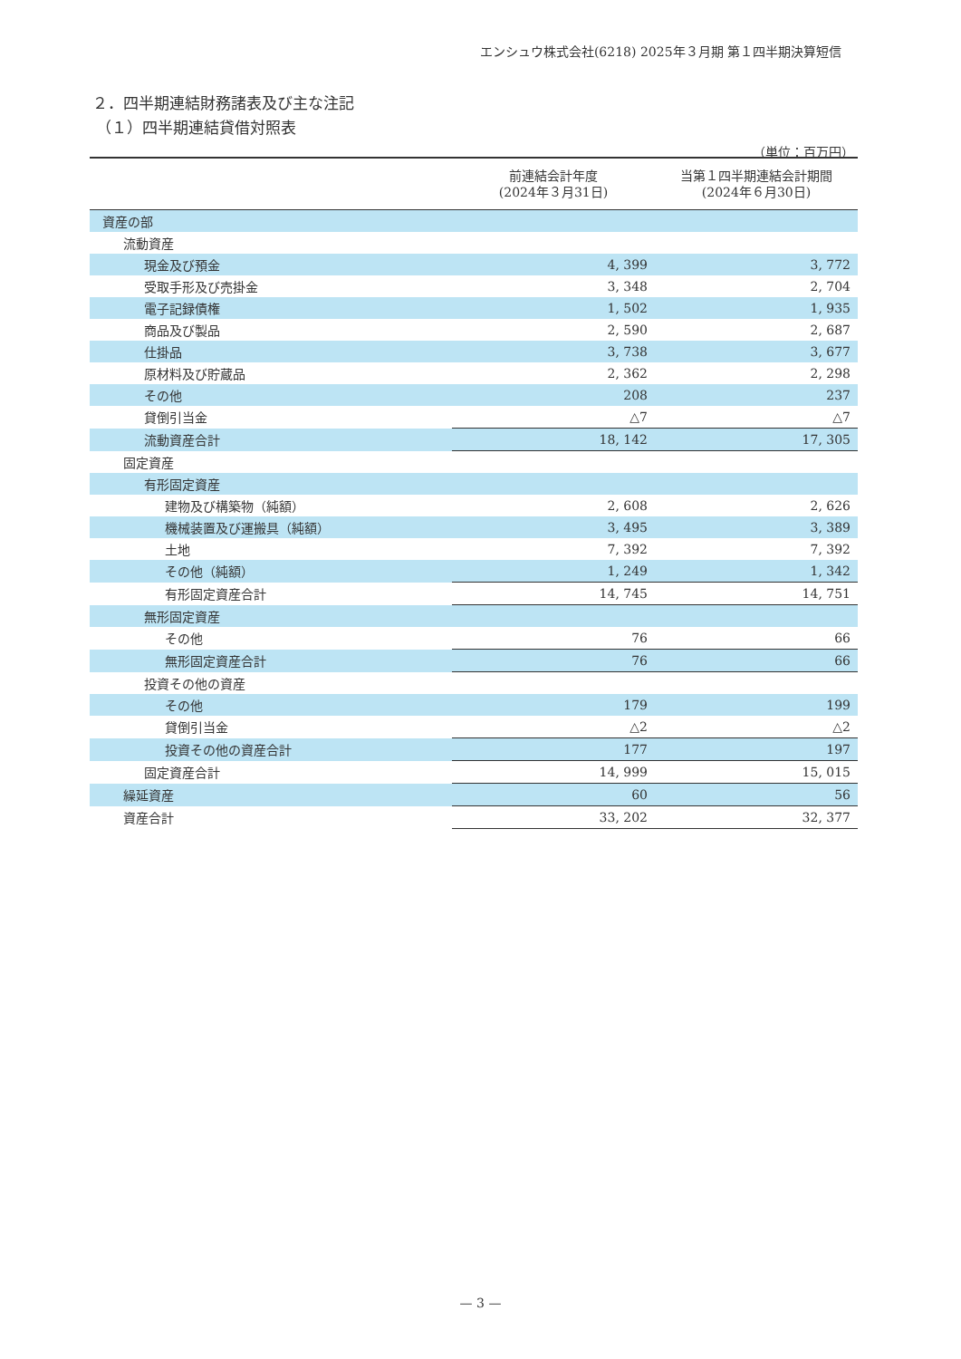エンシュウ株式会社(6218) 2025年３月期 第１四半期決算短信
２．四半期連結財務諸表及び主な注記
（１）四半期連結貸借対照表
（単位：百万円）
| | 前連結会計年度 (2024年３月31日) | 当第１四半期連結会計期間 (2024年６月30日) |
| --- | --- | --- |
| 資産の部 | | |
| 流動資産 | | |
| 現金及び預金 | 4, 399 | 3, 772 |
| 受取手形及び売掛金 | 3, 348 | 2, 704 |
| 電子記録債権 | 1, 502 | 1, 935 |
| 商品及び製品 | 2, 590 | 2, 687 |
| 仕掛品 | 3, 738 | 3, 677 |
| 原材料及び貯蔵品 | 2, 362 | 2, 298 |
| その他 | 208 | 237 |
| 貸倒引当金 | △7 | △7 |
| 流動資産合計 | 18, 142 | 17, 305 |
| 固定資産 | | |
| 有形固定資産 | | |
| 建物及び構築物（純額） | 2, 608 | 2, 626 |
| 機械装置及び運搬具（純額） | 3, 495 | 3, 389 |
| 土地 | 7, 392 | 7, 392 |
| その他（純額） | 1, 249 | 1, 342 |
| 有形固定資産合計 | 14, 745 | 14, 751 |
| 無形固定資産 | | |
| その他 | 76 | 66 |
| 無形固定資産合計 | 76 | 66 |
| 投資その他の資産 | | |
| その他 | 179 | 199 |
| 貸倒引当金 | △2 | △2 |
| 投資その他の資産合計 | 177 | 197 |
| 固定資産合計 | 14, 999 | 15, 015 |
| 繰延資産 | 60 | 56 |
| 資産合計 | 33, 202 | 32, 377 |
— 3 —